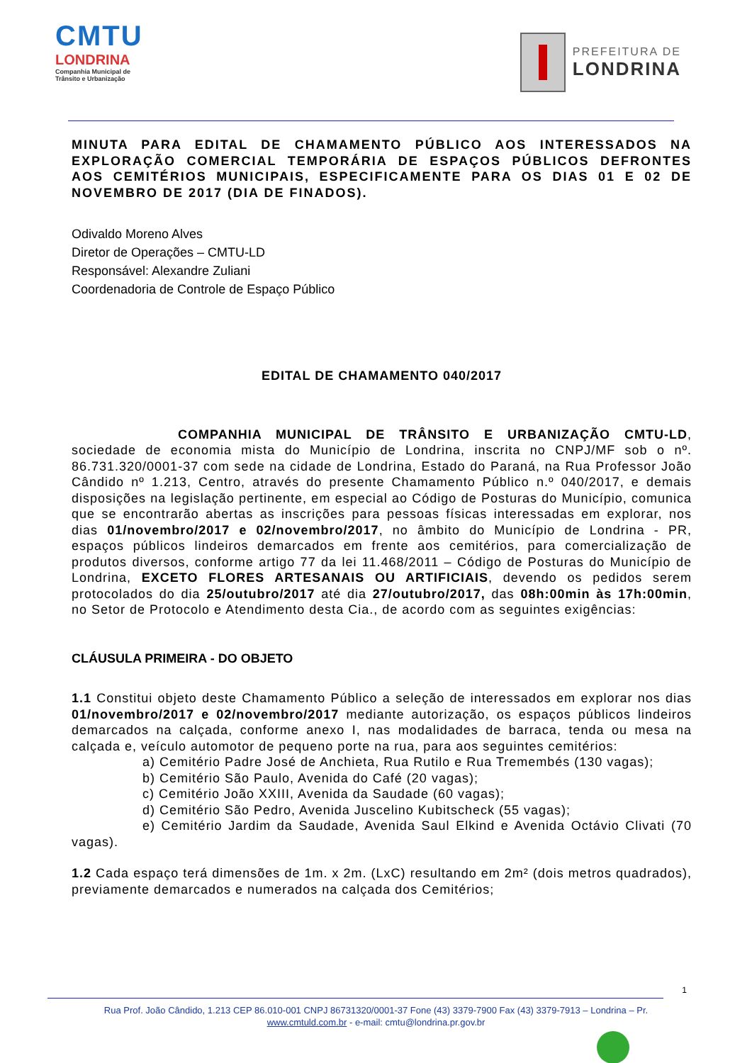CMTU
LONDRINA
Companhia Municipal de Trânsito e Urbanização
PREFEITURA DE
LONDRINA
MINUTA PARA EDITAL DE CHAMAMENTO PÚBLICO AOS INTERESSADOS NA EXPLORAÇÃO COMERCIAL TEMPORÁRIA DE ESPAÇOS PÚBLICOS DEFRONTES AOS CEMITÉRIOS MUNICIPAIS, ESPECIFICAMENTE PARA OS DIAS 01 E 02 DE NOVEMBRO DE 2017 (DIA DE FINADOS).
Odivaldo Moreno Alves
Diretor de Operações – CMTU-LD
Responsável: Alexandre Zuliani
Coordenadoria de Controle de Espaço Público
EDITAL DE CHAMAMENTO 040/2017
COMPANHIA MUNICIPAL DE TRÂNSITO E URBANIZAÇÃO CMTU-LD, sociedade de economia mista do Município de Londrina, inscrita no CNPJ/MF sob o nº. 86.731.320/0001-37 com sede na cidade de Londrina, Estado do Paraná, na Rua Professor João Cândido nº 1.213, Centro, através do presente Chamamento Público n.º 040/2017, e demais disposições na legislação pertinente, em especial ao Código de Posturas do Município, comunica que se encontrarão abertas as inscrições para pessoas físicas interessadas em explorar, nos dias 01/novembro/2017 e 02/novembro/2017, no âmbito do Município de Londrina - PR, espaços públicos lindeiros demarcados em frente aos cemitérios, para comercialização de produtos diversos, conforme artigo 77 da lei 11.468/2011 – Código de Posturas do Município de Londrina, EXCETO FLORES ARTESANAIS OU ARTIFICIAIS, devendo os pedidos serem protocolados do dia 25/outubro/2017 até dia 27/outubro/2017, das 08h:00min às 17h:00min, no Setor de Protocolo e Atendimento desta Cia., de acordo com as seguintes exigências:
CLÁUSULA PRIMEIRA - DO OBJETO
1.1 Constitui objeto deste Chamamento Público a seleção de interessados em explorar nos dias 01/novembro/2017 e 02/novembro/2017 mediante autorização, os espaços públicos lindeiros demarcados na calçada, conforme anexo I, nas modalidades de barraca, tenda ou mesa na calçada e, veículo automotor de pequeno porte na rua, para aos seguintes cemitérios:
a) Cemitério Padre José de Anchieta, Rua Rutilo e Rua Tremembés (130 vagas);
b) Cemitério São Paulo, Avenida do Café (20 vagas);
c) Cemitério João XXIII, Avenida da Saudade (60 vagas);
d) Cemitério São Pedro, Avenida Juscelino Kubitscheck (55 vagas);
e) Cemitério Jardim da Saudade, Avenida Saul Elkind e Avenida Octávio Clivati (70 vagas).
1.2 Cada espaço terá dimensões de 1m. x 2m. (LxC) resultando em 2m² (dois metros quadrados), previamente demarcados e numerados na calçada dos Cemitérios;
1
Rua Prof. João Cândido, 1.213 CEP 86.010-001 CNPJ 86731320/0001-37 Fone (43) 3379-7900 Fax (43) 3379-7913 – Londrina – Pr.
www.cmtuld.com.br - e-mail: cmtu@londrina.pr.gov.br